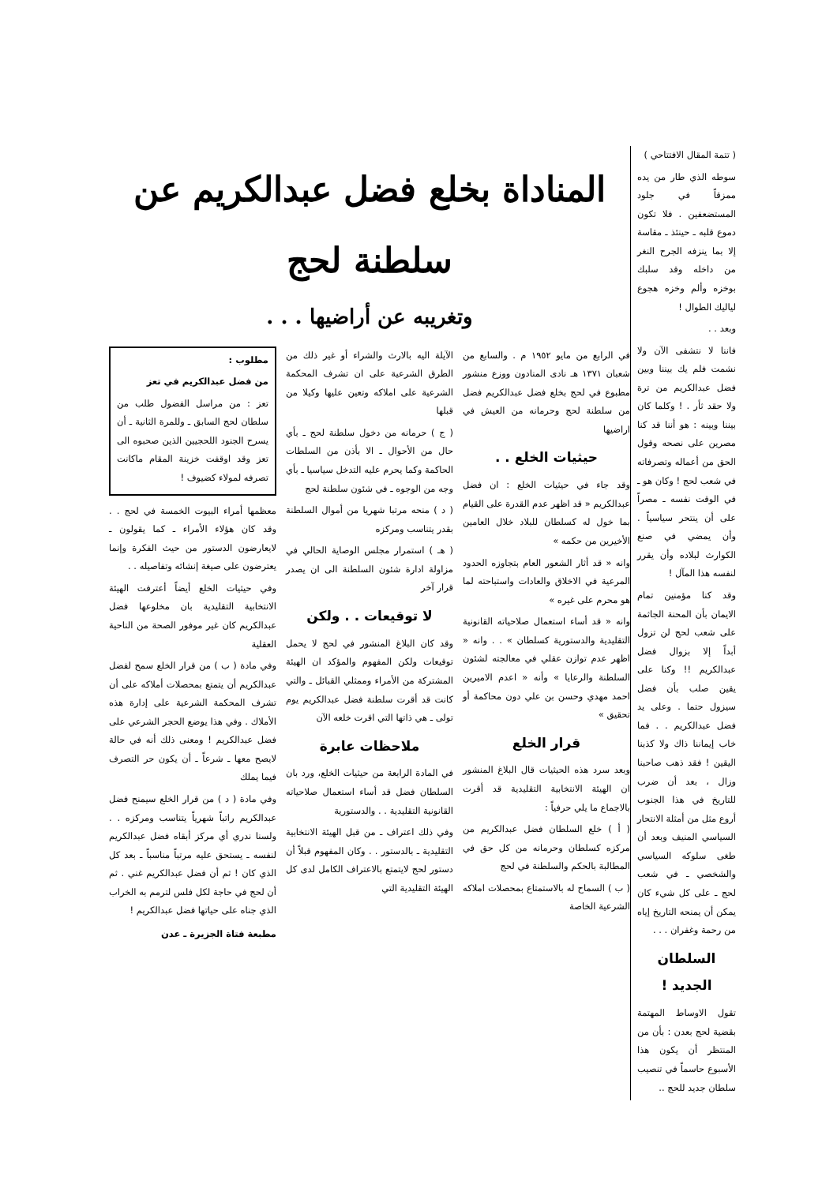( تتمة المقال الافتتاحي )
سوطه الذي طار من يده ممزقاً في جلود المستضعفين . فلا تكون دموع قلبه ـ حينئذ ـ مقاسة إلا بما ينزفه الجرح النغر من داخله وقد سلبك بوخزه وألم وخزه هجوع لياليك الطوال !
وبعد . .
فاننا لا نتشفى الآن ولا نشمت فلم يك بيننا وبين فضل عبدالكريم من ترة ولا حقد ثأر . ! وكلما كان بيننا وبينه : هو أننا قد كنا مصرين على نصحه وقول الحق من أعماله وتصرفاته في شعب لحج ! وكان هو ـ في الوقت نفسه ـ مصراً على أن ينتحر سياسياً . وأن يمضي في صنع الكوارث لبلاده وأن يقرر لنفسه هذا المآل !
وقد كنا مؤمنين تمام الايمان بأن المحنة الجاثمة على شعب لحج لن تزول أبداً إلا بزوال فضل عبدالكريم !! وكنا على يقين صلب بأن فضل سيزول حتما . وعلى يد فضل عبدالكريم . . فما خاب إيماننا ذاك ولا كذبنا اليقين ! فقد ذهب صاحبنا وزال ، بعد أن ضرب للتاريخ في هذا الجنوب أروع مثل من أمثلة الانتحار السياسي المنيف وبعد أن طغى سلوكه السياسي والشخصي ـ في شعب لحج ـ على كل شيء كان يمكن أن يمنحه التاريخ إياه من رحمة وغفران . . .
السلطان الجديد !
تقول الاوساط المهتمة بقضية لحج بعدن : بأن من المنتظر أن يكون هذا الأسبوع حاسماً في تنصيب سلطان جديد للحج ..
المناداة بخلع فضل عبدالكريم عن سلطنة لحج
وتغريبه عن أراضيها . . .
في الرابع من مايو ١٩٥٢ م . والسابع من شعبان ١٣٧١ هـ نادى المنادون ووزع منشور مطبوع في لحج بخلع فضل عبدالكريم فضل من سلطنة لحج وحرمانه من العيش في اراضيها
حيثيات الخلع . .
وقد جاء في حيثيات الخلع : ان فضل عبدالكريم « قد اظهر عدم القدرة على القيام بما خول له كسلطان للبلاد خلال العامين الأخيرين من حكمه »
وانه « قد أثار الشعور العام بتجاوزه الحدود المرعية في الاخلاق والعادات واستباحته لما هو محرم على غيره »
وانه « قد أساء استعمال صلاحياته القانونية التقليدية والدستورية كسلطان » . . وانه « اظهر عدم توازن عقلي في معالجته لشئون السلطنة والرعايا » وأنه « اعدم الاميرين احمد مهدي وحسن بن علي دون محاكمة أو تحقيق »
قرار الخلع
وبعد سرد هذه الحيثيات قال البلاغ المنشور ان الهيئة الانتخابية التقليدية قد أقرت بالاجماع ما يلي حرفياً :
( أ ) خلع السلطان فضل عبدالكريم من مركزه كسلطان وحرمانه من كل حق في المطالبة بالحكم والسلطنة في لحج
( ب ) السماح له بالاستمتاع بمحصلات املاكه الشرعية الخاصة
الآيلة اليه بالارث والشراء أو غير ذلك من الطرق الشرعية على ان تشرف المحكمة الشرعية على املاكه وتعين عليها وكيلا من قبلها
( ج ) حرمانه من دخول سلطنة لحج ـ بأي حال من الأحوال ـ الا بأذن من السلطات الحاكمة وكما يحرم عليه التدخل سياسيا ـ بأي وجه من الوجوه ـ في شئون سلطنة لحج
( د ) منحه مرتبا شهريا من أموال السلطنة بقدر يتناسب ومركزه
( هـ ) استمرار مجلس الوصاية الحالي في مزاولة ادارة شئون السلطنة الى ان يصدر قرار آخر
لا توقيعات . . ولكن
وقد كان البلاغ المنشور في لحج لا يحمل توقيعات ولكن المفهوم والمؤكد ان الهيئة المشتركة من الأمراء وممثلي القبائل ـ والتي كانت قد أقرت سلطنة فضل عبدالكريم يوم تولى ـ هي ذاتها التي اقرت خلعه الآن
ملاحظات عابرة
في المادة الرابعة من حيثيات الخلع، ورد بان السلطان فضل قد أساء استعمال صلاحياته القانونية التقليدية . . والدستورية
وفي ذلك اعتراف ـ من قبل الهيئة الانتخابية التقليدية ـ بالدستور . . وكان المفهوم قبلاً أن دستور لحج لايتمتع بالاعتراف الكامل لدى كل الهيئة التقليدية التي
مطلوب :
من فضل عبدالكريم في تعز
تعز : من مراسل الفضول طلب من سلطان لحج السابق ـ وللمرة الثانية ـ أن يسرح الجنود اللحجيين الذين صحبوه الى تعز وقد اوقفت خزينة المقام ماكانت تصرفه لمولاء كضيوف !
معظمها أمراء البيوت الخمسة في لحج . . وقد كان هؤلاء الأمراء ـ كما يقولون ـ لايعارضون الدستور من حيث الفكرة وإنما يعترضون على صيغة إنشائه وتفاصيله . .
وفي حيثيات الخلع أيضاً أعترفت الهيئة الانتخابية التقليدية بان مخلوعها فضل عبدالكريم كان غير موفور الصحة من الناحية العقلية
وفي مادة ( ب ) من قرار الخلع سمح لفضل عبدالكريم أن يتمتع بمحصلات أملاكه على أن تشرف المحكمة الشرعية على إدارة هذه الأملاك . وفي هذا يوضع الحجر الشرعي على فضل عبدالكريم ! ومعنى ذلك أنه في حالة لايصح معها ـ شرعاً ـ أن يكون حر التصرف فيما يملك
وفي مادة ( د ) من قرار الخلع سيمنح فضل عبدالكريم راتباً شهرياً يتناسب ومركزه . . ولسنا ندري أي مركز أبقاه فضل عبدالكريم لنفسه ـ يستحق عليه مرتباً مناسباً ـ بعد كل الذي كان ! ثم أن فضل عبدالكريم غني . ثم أن لحج في حاجة لكل فلس لترمم به الخراب الذي جناه على حياتها فضل عبدالكريم !
مطبعة فتاة الجزيرة ـ عدن